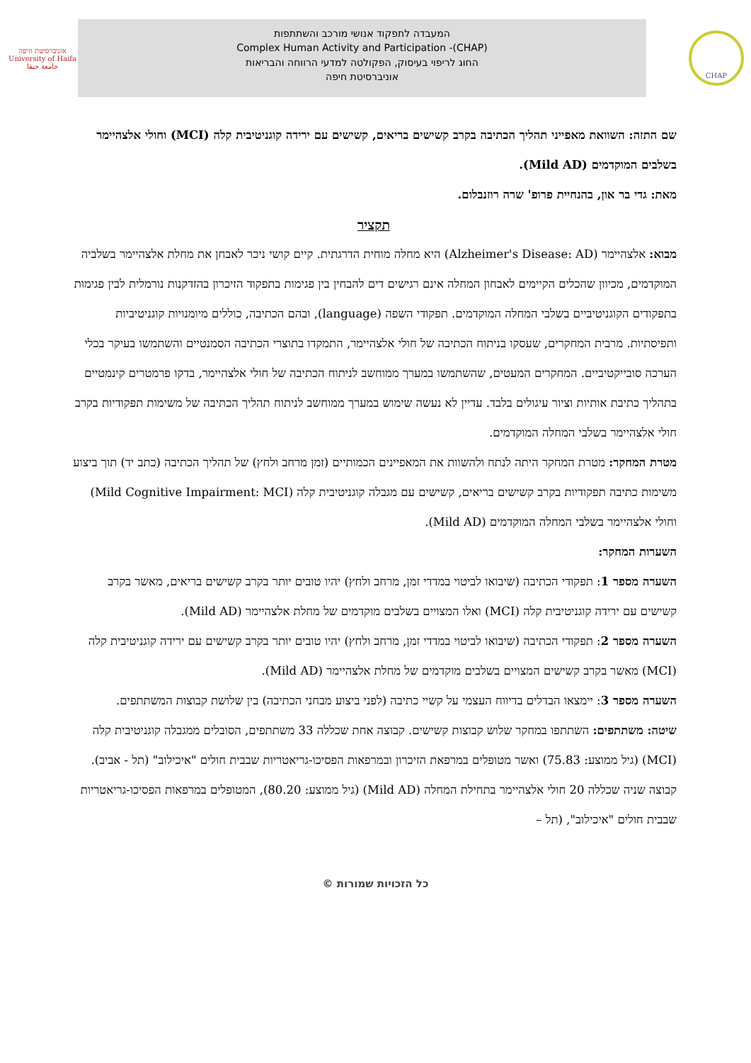אוניברסיטת חיפה
University of Haifa
جامعة حيفا
המעבדה לתפקוד אנושי מורכב והשתתפות
Complex Human Activity and Participation -(CHAP)
החוג לריפוי בעיסוק, הפקולטה למדעי הרווחה והבריאות
אוניברסיטת חיפה
CHAP
שם התזה: השוואת מאפייני תהליך הכתיבה בקרב קשישים בריאים, קשישים עם ירידה קוגניטיבית קלה (MCI) וחולי אלצהיימר בשלבים המוקדמים (Mild AD).
מאת: גדי בר און, בהנחיית פרופ' שרה רוזנבלום.
תקציר
מבוא: אלצהיימר (Alzheimer's Disease: AD) היא מחלה מוחית הדרגתית. קיים קושי ניכר לאבחן את מחלת אלצהיימר בשלביה המוקדמים, מכיוון שהכלים הקיימים לאבחון המחלה אינם רגישים דים להבחין בין פגימות בתפקוד הזיכרון בהזדקנות נורמלית לבין פגימות בתפקודים הקוגניטיביים בשלבי המחלה המוקדמים. תפקודי השפה (language), ובהם הכתיבה, כוללים מיומנויות קוגניטיביות ותפיסתיות. מרבית המחקרים, שעסקו בניתוח הכתיבה של חולי אלצהיימר, התמקדו בתוצרי הכתיבה הסמנטיים והשתמשו בעיקר בכלי הערכה סובייקטיביים. המחקרים המעטים, שהשתמשו במערך ממוחשב לניתוח הכתיבה של חולי אלצהיימר, בדקו פרמטרים קינמטיים בתהליך כתיבת אותיות וציור עיגולים בלבד. עדיין לא נעשה שימוש במערך ממוחשב לניתוח תהליך הכתיבה של משימות תפקודיות בקרב חולי אלצהיימר בשלבי המחלה המוקדמים.
מטרת המחקר: מטרת המחקר היתה לנתח ולהשוות את המאפיינים הכמותיים (זמן מרחב ולחץ) של תהליך הכתיבה (כתב יד) תוך ביצוע משימות כתיבה תפקודיות בקרב קשישים בריאים, קשישים עם מגבלה קוגניטיבית קלה (Mild Cognitive Impairment: MCI) וחולי אלצהיימר בשלבי המחלה המוקדמים (Mild AD).
השערות המחקר:
השערה מספר 1: תפקודי הכתיבה (שיבואו לביטוי במדדי זמן, מרחב ולחץ) יהיו טובים יותר בקרב קשישים בריאים, מאשר בקרב קשישים עם ירידה קוגניטיבית קלה (MCI) ואלו המצויים בשלבים מוקדמים של מחלת אלצהיימר (Mild AD).
השערה מספר 2: תפקודי הכתיבה (שיבואו לביטוי במדדי זמן, מרחב ולחץ) יהיו טובים יותר בקרב קשישים עם ירידה קוגניטיבית קלה (MCI) מאשר בקרב קשישים המצויים בשלבים מוקדמים של מחלת אלצהיימר (Mild AD).
השערה מספר 3: יימצאו הבדלים בדיווח העצמי על קשיי כתיבה (לפני ביצוע מבחני הכתיבה) בין שלושת קבוצות המשתתפים.
שיטה: משתתפים: השתתפו במחקר שלוש קבוצות קשישים. קבוצה אחת שכללה 33 משתתפים, הסובלים ממגבלה קוגניטיבית קלה (MCI) (גיל ממוצע: 75.83) ואשר מטופלים במרפאת הזיכרון ובמרפאות הפסיכו-גריאטריות שבבית חולים "איכילוב" (תל - אביב). קבוצה שניה שכללה 20 חולי אלצהיימר בתחילת המחלה (Mild AD) (גיל ממוצע: 80.20), המטופלים במרפאות הפסיכו-גריאטריות שבבית חולים "איכילוב", (תל –
כל הזכויות שמורות ©